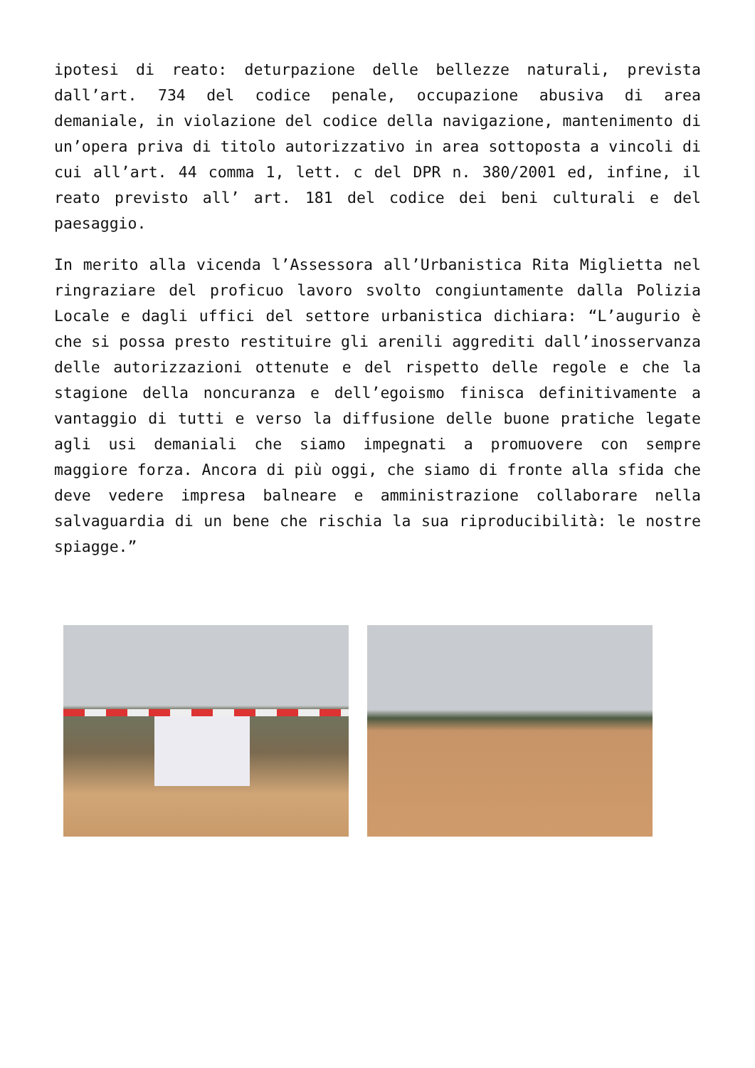ipotesi di reato: deturpazione delle bellezze naturali, prevista dall’art. 734 del codice penale, occupazione abusiva di area demaniale, in violazione del codice della navigazione, mantenimento di un’opera priva di titolo autorizzativo in area sottoposta a vincoli di cui all’art. 44 comma 1, lett. c del DPR n. 380/2001 ed, infine, il reato previsto all’ art. 181 del codice dei beni culturali e del paesaggio.
In merito alla vicenda l’Assessora all’Urbanistica Rita Miglietta nel ringraziare del proficuo lavoro svolto congiuntamente dalla Polizia Locale e dagli uffici del settore urbanistica dichiara: “L’augurio è che si possa presto restituire gli arenili aggrediti dall’inosservanza delle autorizzazioni ottenute e del rispetto delle regole e che la stagione della noncuranza e dell’egoismo finisca definitivamente a vantaggio di tutti e verso la diffusione delle buone pratiche legate agli usi demaniali che siamo impegnati a promuovere con sempre maggiore forza. Ancora di più oggi, che siamo di fronte alla sfida che deve vedere impresa balneare e amministrazione collaborare nella salvaguardia di un bene che rischia la sua riproducibilità: le nostre spiagge.”